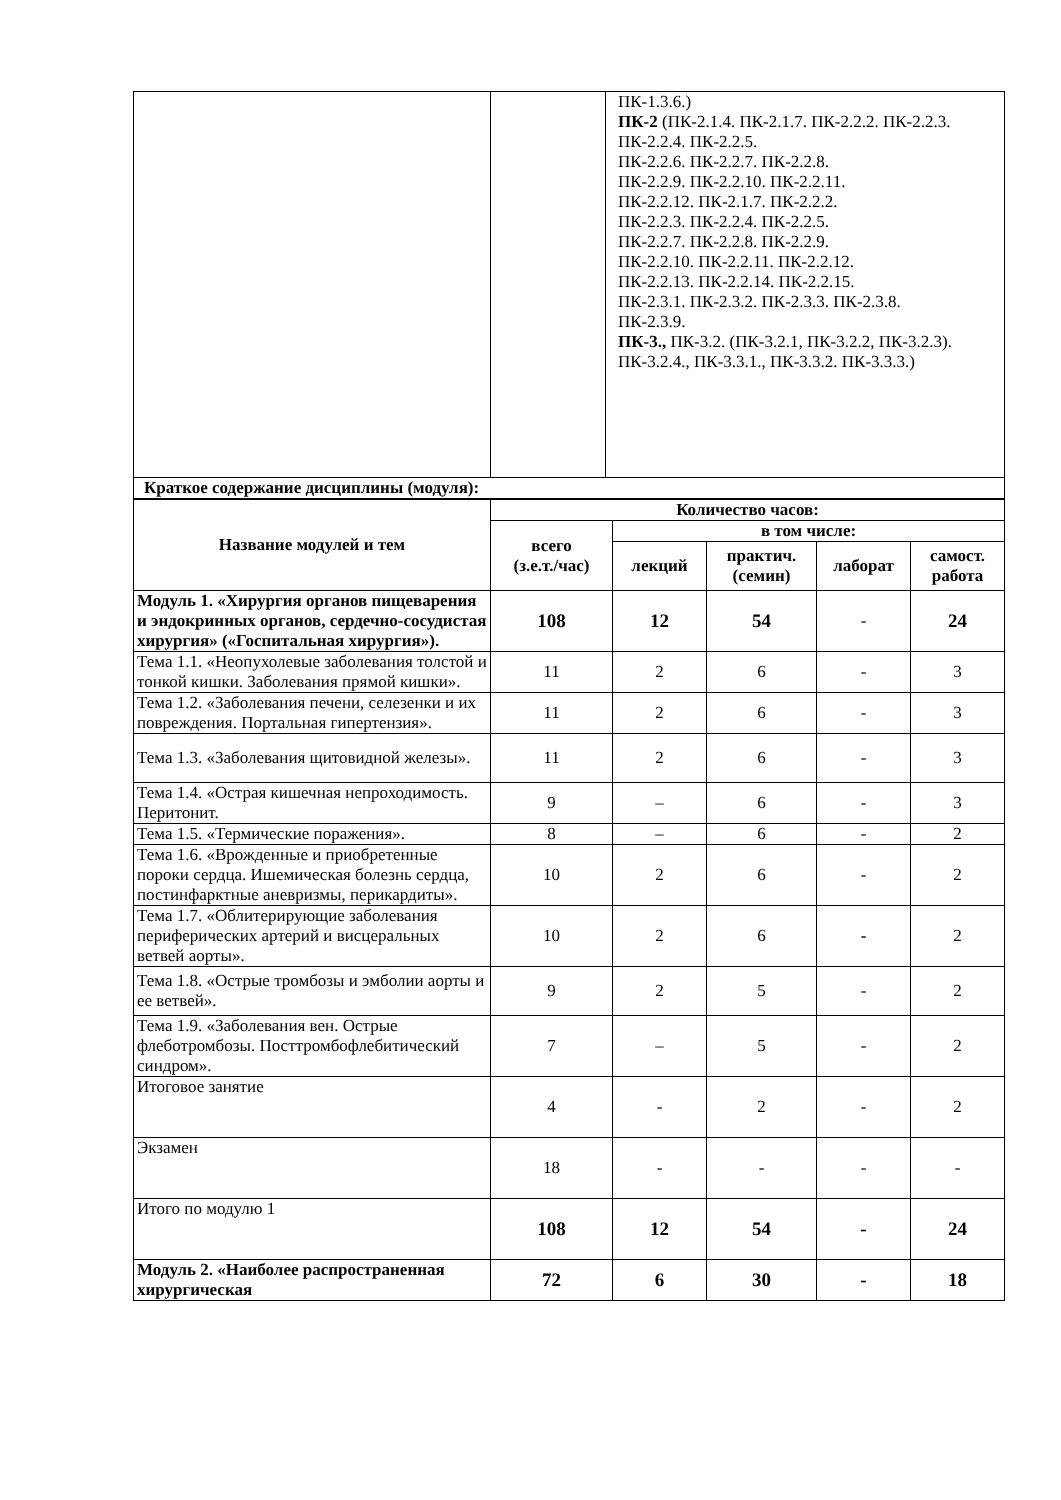| | | ПК-1.3.6.) ПК-2 (ПК-2.1.4. ПК-2.1.7. ПК-2.2.2. ПК-2.2.3. ПК-2.2.4. ПК-2.2.5. ПК-2.2.6. ПК-2.2.7. ПК-2.2.8. ПК-2.2.9. ПК-2.2.10. ПК-2.2.11. ПК-2.2.12. ПК-2.1.7. ПК-2.2.2. ПК-2.2.3. ПК-2.2.4. ПК-2.2.5. ПК-2.2.7. ПК-2.2.8. ПК-2.2.9. ПК-2.2.10. ПК-2.2.11. ПК-2.2.12. ПК-2.2.13. ПК-2.2.14. ПК-2.2.15. ПК-2.3.1. ПК-2.3.2. ПК-2.3.3. ПК-2.3.8. ПК-2.3.9. ПК-3., ПК-3.2. (ПК-3.2.1, ПК-3.2.2, ПК-3.2.3). ПК-3.2.4., ПК-3.3.1., ПК-3.3.2. ПК-3.3.3.) |
| Краткое содержание дисциплины (модуля): | | |
| Название модулей и тем | Количество часов: | | | | |
| --- | --- | --- | --- | --- | --- |
| | всего (з.е.т./час) | в том числе: | | | |
| | | лекций | практич. (семин) | лаборат | самост. работа |
| Модуль 1. «Хирургия органов пищеварения и эндокринных органов, сердечно-сосудистая хирургия» («Госпитальная хирургия»). | 108 | 12 | 54 | - | 24 |
| Тема 1.1. «Неопухолевые заболевания толстой и тонкой кишки. Заболевания прямой кишки». | 11 | 2 | 6 | - | 3 |
| Тема 1.2. «Заболевания печени, селезенки и их повреждения. Портальная гипертензия». | 11 | 2 | 6 | - | 3 |
| Тема 1.3. «Заболевания щитовидной железы». | 11 | 2 | 6 | - | 3 |
| Тема 1.4. «Острая кишечная непроходимость. Перитонит. | 9 | – | 6 | - | 3 |
| Тема 1.5. «Термические поражения». | 8 | – | 6 | - | 2 |
| Тема 1.6. «Врожденные и приобретенные пороки сердца. Ишемическая болезнь сердца, постинфарктные аневризмы, перикардиты». | 10 | 2 | 6 | - | 2 |
| Тема 1.7. «Облитерирующие заболевания периферических артерий и висцеральных ветвей аорты». | 10 | 2 | 6 | - | 2 |
| Тема 1.8. «Острые тромбозы и эмболии аорты и ее ветвей». | 9 | 2 | 5 | - | 2 |
| Тема 1.9. «Заболевания вен. Острые флеботромбозы. Посттромбофлебитический синдром». | 7 | – | 5 | - | 2 |
| Итоговое занятие | 4 | - | 2 | - | 2 |
| Экзамен | 18 | - | - | - | - |
| Итого по модулю 1 | 108 | 12 | 54 | - | 24 |
| Модуль 2. «Наиболее распространенная хирургическая | 72 | 6 | 30 | - | 18 |